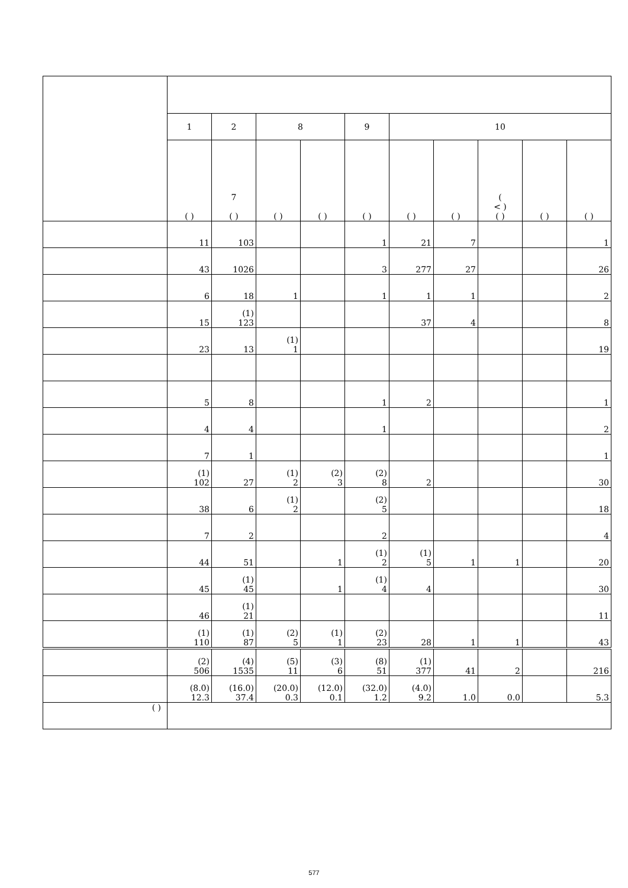| | 1 | 2 | 8 | | 9 | 10 | | | | |
| --- | --- | --- | --- | --- | --- | --- | --- | --- | --- | --- |
| | ( ) | 7 ( ) | ( ) | ( ) | ( ) | ( ) | ( ) | ( < ) ( ) | ( ) | ( ) |
| | 11 | 103 | | | 1 | 21 | 7 | | | 1 |
| | 43 | 1026 | | | 3 | 277 | 27 | | | 26 |
| | 6 | 18 | 1 | | 1 | 1 | 1 | | | 2 |
| | 15 | (1) 123 | | | | 37 | 4 | | | 8 |
| | 23 | 13 | (1) 1 | | | | | | | 19 |
| | 5 | 8 | | | 1 | 2 | | | | 1 |
| | 4 | 4 | | | 1 | | | | | 2 |
| | 7 | 1 | | | | | | | | 1 |
| | (1) 102 | 27 | (1) 2 | (2) 3 | (2) 8 | 2 | | | | 30 |
| | 38 | 6 | (1) 2 | | (2) 5 | | | | | 18 |
| | 7 | 2 | | | 2 | | | | | 4 |
| | 44 | 51 | | 1 | (1) 2 | (1) 5 | 1 | 1 | | 20 |
| | 45 | (1) 45 | | 1 | (1) 4 | 4 | | | | 30 |
| | 46 | (1) 21 | | | | | | | | 11 |
| | (1) 110 | (1) 87 | (2) 5 | (1) 1 | (2) 23 | 28 | 1 | 1 | | 43 |
| | (2) 506 | (4) 1535 | (5) 11 | (3) 6 | (8) 51 | (1) 377 | 41 | 2 | | 216 |
| | (8.0) 12.3 | (16.0) 37.4 | (20.0) 0.3 | (12.0) 0.1 | (32.0) 1.2 | (4.0) 9.2 | 1.0 | 0.0 | | 5.3 |
| ( ) | | | | | | | | | | |
577